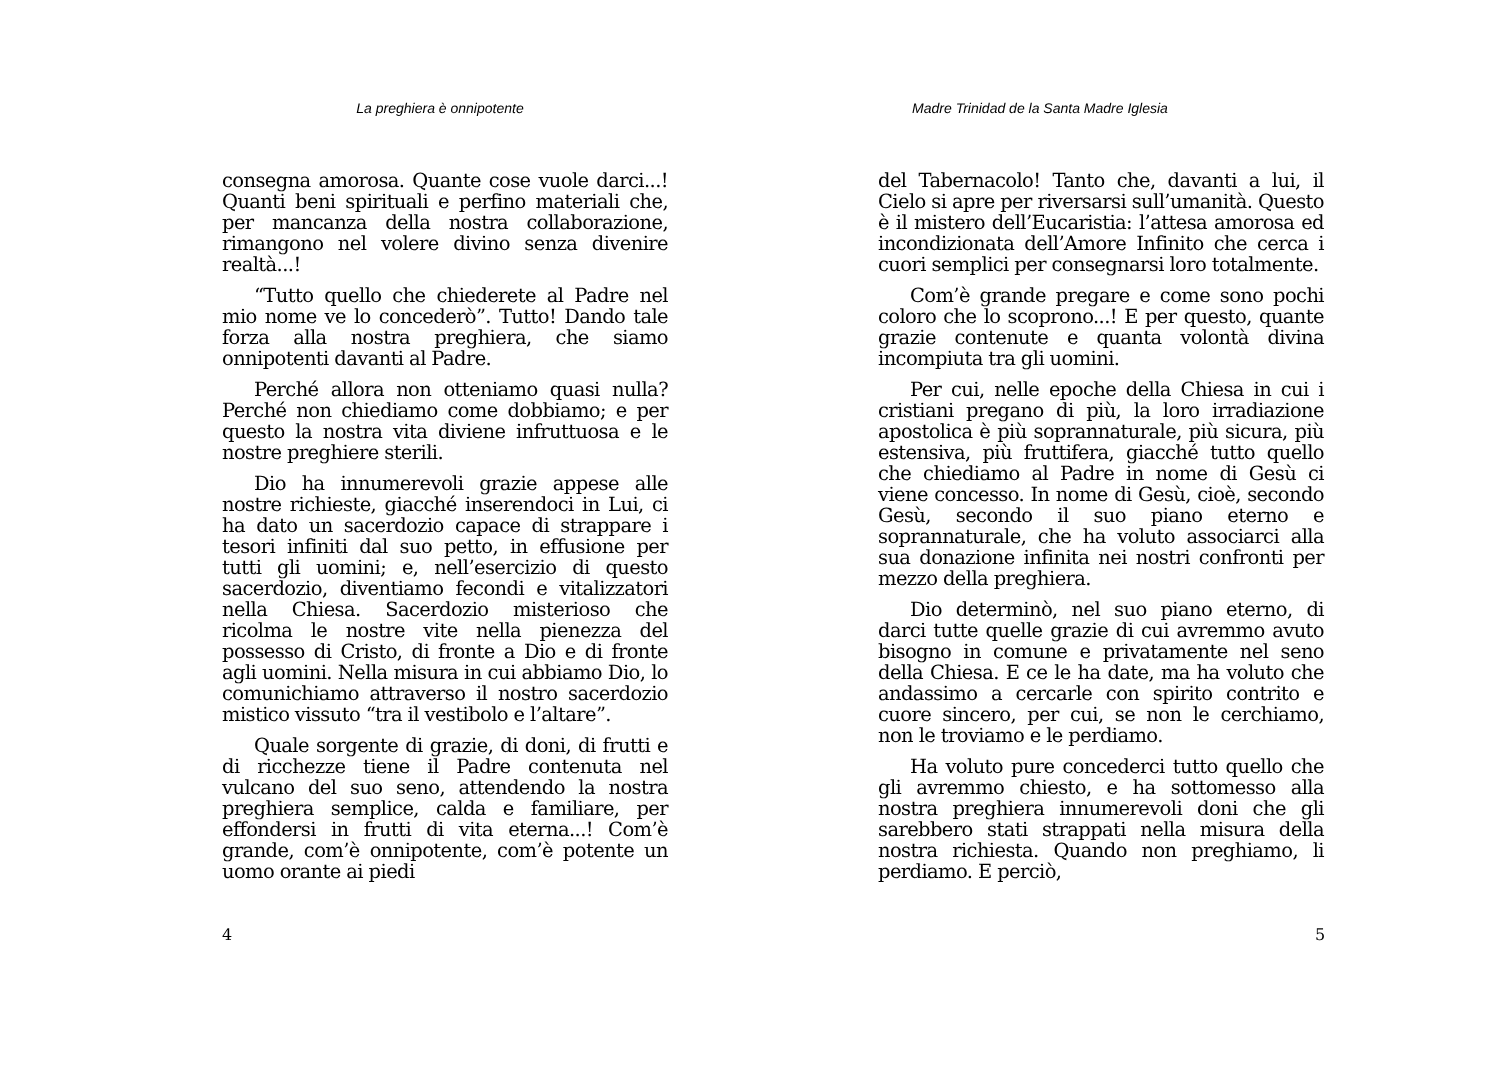La preghiera è onnipotente
consegna amorosa. Quante cose vuole darci...! Quanti beni spirituali e perfino materiali che, per mancanza della nostra collaborazione, rimangono nel volere divino senza divenire realtà...!
“Tutto quello che chiederete al Padre nel mio nome ve lo concederò”. Tutto! Dando tale forza alla nostra preghiera, che siamo onnipotenti davanti al Padre.
Perché allora non otteniamo quasi nulla? Perché non chiediamo come dobbiamo; e per questo la nostra vita diviene infruttuosa e le nostre preghiere sterili.
Dio ha innumerevoli grazie appese alle nostre richieste, giacché inserendoci in Lui, ci ha dato un sacerdozio capace di strappare i tesori infiniti dal suo petto, in effusione per tutti gli uomini; e, nell’esercizio di questo sacerdozio, diventiamo fecondi e vitalizzatori nella Chiesa. Sacerdozio misterioso che ricolma le nostre vite nella pienezza del possesso di Cristo, di fronte a Dio e di fronte agli uomini. Nella misura in cui abbiamo Dio, lo comunichiamo attraverso il nostro sacerdozio mistico vissuto “tra il vestibolo e l’altare”.
Quale sorgente di grazie, di doni, di frutti e di ricchezze tiene il Padre contenuta nel vulcano del suo seno, attendendo la nostra preghiera semplice, calda e familiare, per effondersi in frutti di vita eterna...! Com’è grande, com’è onnipotente, com’è potente un uomo orante ai piedi
4
Madre Trinidad de la Santa Madre Iglesia
del Tabernacolo! Tanto che, davanti a lui, il Cielo si apre per riversarsi sull’umanità. Questo è il mistero dell’Eucaristia: l’attesa amorosa ed incondizionata dell’Amore Infinito che cerca i cuori semplici per consegnarsi loro totalmente.
Com’è grande pregare e come sono pochi coloro che lo scoprono...! E per questo, quante grazie contenute e quanta volontà divina incompiuta tra gli uomini.
Per cui, nelle epoche della Chiesa in cui i cristiani pregano di più, la loro irradiazione apostolica è più soprannaturale, più sicura, più estensiva, più fruttifera, giacché tutto quello che chiediamo al Padre in nome di Gesù ci viene concesso. In nome di Gesù, cioè, secondo Gesù, secondo il suo piano eterno e soprannaturale, che ha voluto associarci alla sua donazione infinita nei nostri confronti per mezzo della preghiera.
Dio determinò, nel suo piano eterno, di darci tutte quelle grazie di cui avremmo avuto bisogno in comune e privatamente nel seno della Chiesa. E ce le ha date, ma ha voluto che andassimo a cercarle con spirito contrito e cuore sincero, per cui, se non le cerchiamo, non le troviamo e le perdiamo.
Ha voluto pure concederci tutto quello che gli avremmo chiesto, e ha sottomesso alla nostra preghiera innumerevoli doni che gli sarebbero stati strappati nella misura della nostra richiesta. Quando non preghiamo, li perdiamo. E perciò,
5